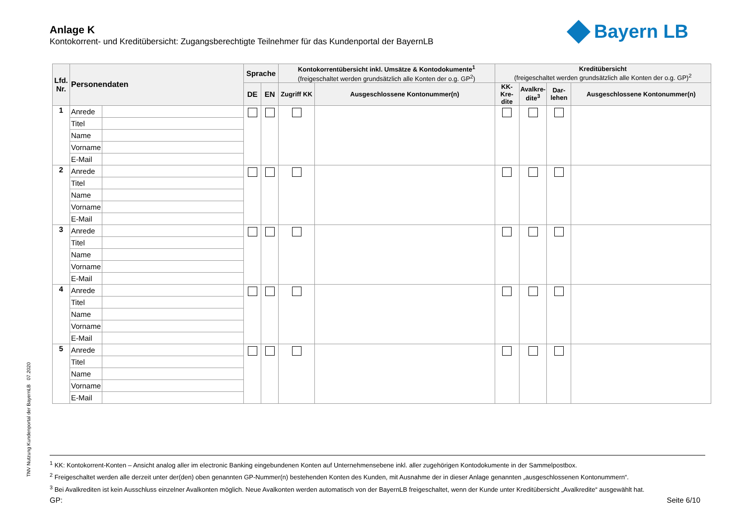Anlage K
Kontokorrent- und Kreditübersicht: Zugangsberechtigte Teilnehmer für das Kundenportal der BayernLB
Bayern LB
| Lfd. Nr. | Personendaten | | Sprache | | Kontokorrentübersicht inkl. Umsätze & Kontodokumente<sup>1</sup> (freigeschaltet werden grundsätzlich alle Konten der o.g. GP<sup>2</sup>) | | Kreditübersicht (freigeschaltet werden grundsätzlich alle Konten der o.g. GP)<sup>2</sup> | | | |
| --- | --- | --- | --- | --- | --- | --- | --- | --- | --- | --- |
| | | | DE | EN | Zugriff KK | Ausgeschlossene Kontonummer(n) | KK-Kre-dite | Avalkre-dite<sup>3</sup> | Dar-lehen | Ausgeschlossene Kontonummer(n) |
| 1 | Anrede | | | | | | | | | |
| | Titel | | | | | | | | | |
| | Name | | | | | | | | | |
| | Vorname | | | | | | | | | |
| | E-Mail | | | | | | | | | |
| 2 | Anrede | | | | | | | | | |
| | Titel | | | | | | | | | |
| | Name | | | | | | | | | |
| | Vorname | | | | | | | | | |
| | E-Mail | | | | | | | | | |
| 3 | Anrede | | | | | | | | | |
| | Titel | | | | | | | | | |
| | Name | | | | | | | | | |
| | Vorname | | | | | | | | | |
| | E-Mail | | | | | | | | | |
| 4 | Anrede | | | | | | | | | |
| | Titel | | | | | | | | | |
| | Name | | | | | | | | | |
| | Vorname | | | | | | | | | |
| | E-Mail | | | | | | | | | |
| 5 | Anrede | | | | | | | | | |
| | Titel | | | | | | | | | |
| | Name | | | | | | | | | |
| | Vorname | | | | | | | | | |
| | E-Mail | | | | | | | | | |
TNV Nutzung Kundenportal der BayernLB 07.2020
<sup>1</sup> KK: Kontokorrent-Konten – Ansicht analog aller im electronic Banking eingebundenen Konten auf Unternehmensebene inkl. aller zugehörigen Kontodokumente in der Sammelpostbox.
<sup>2</sup> Freigeschaltet werden alle derzeit unter der(den) oben genannten GP-Nummer(n) bestehenden Konten des Kunden, mit Ausnahme der in dieser Anlage genannten „ausgeschlossenen Kontonummern“.
<sup>3</sup> Bei Avalkrediten ist kein Ausschluss einzelner Avalkonten möglich. Neue Avalkonten werden automatisch von der BayernLB freigeschaltet, wenn der Kunde unter Kreditübersicht „Avalkredite“ ausgewählt hat.
GP: Seite 6/10